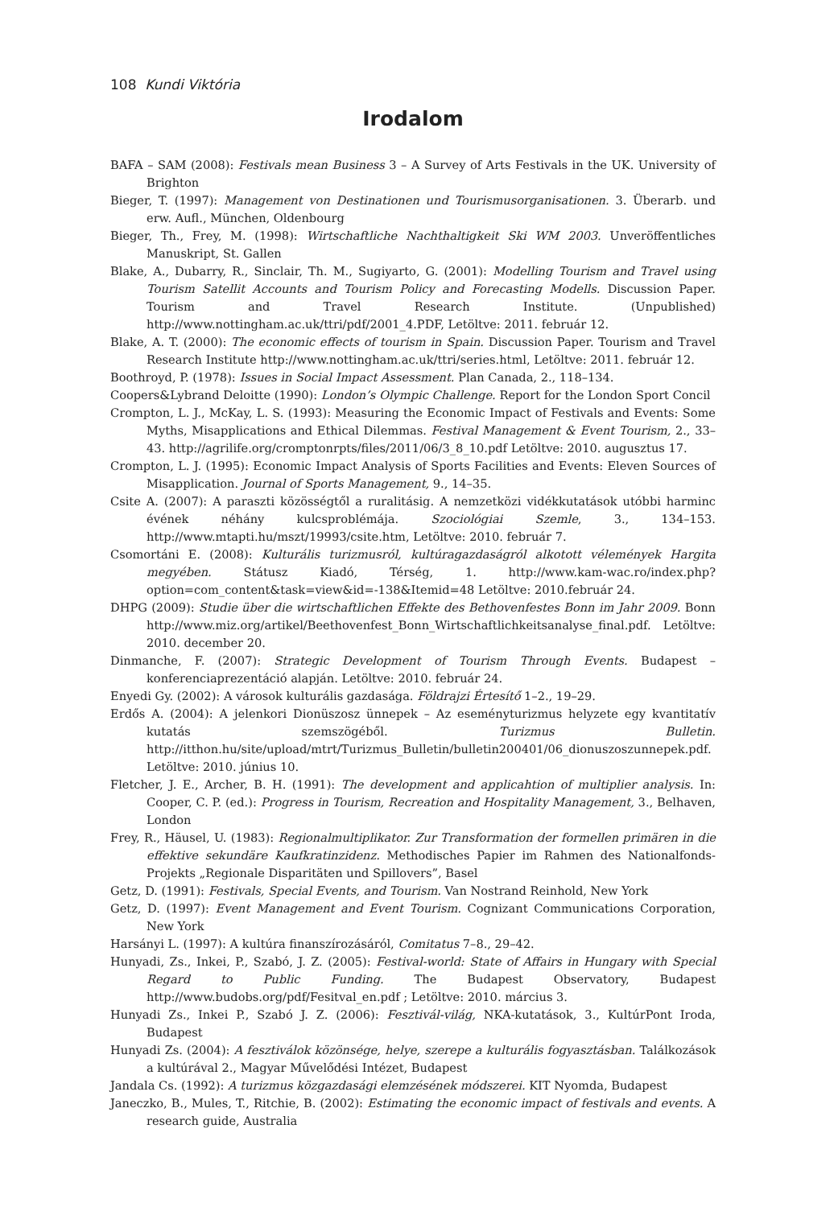108 Kundi Viktória
Irodalom
BAFA – SAM (2008): Festivals mean Business 3 – A Survey of Arts Festivals in the UK. University of Brighton
Bieger, T. (1997): Management von Destinationen und Tourismusorganisationen. 3. Überarb. und erw. Aufl., München, Oldenbourg
Bieger, Th., Frey, M. (1998): Wirtschaftliche Nachthaltigkeit Ski WM 2003. Unveröffentliches Manuskript, St. Gallen
Blake, A., Dubarry, R., Sinclair, Th. M., Sugiyarto, G. (2001): Modelling Tourism and Travel using Tourism Satellit Accounts and Tourism Policy and Forecasting Modells. Discussion Paper. Tourism and Travel Research Institute. (Unpublished) http://www.nottingham.ac.uk/ttri/pdf/2001_4.PDF, Letöltve: 2011. február 12.
Blake, A. T. (2000): The economic effects of tourism in Spain. Discussion Paper. Tourism and Travel Research Institute http://www.nottingham.ac.uk/ttri/series.html, Letöltve: 2011. február 12.
Boothroyd, P. (1978): Issues in Social Impact Assessment. Plan Canada, 2., 118–134.
Coopers&Lybrand Deloitte (1990): London’s Olympic Challenge. Report for the London Sport Concil
Crompton, L. J., McKay, L. S. (1993): Measuring the Economic Impact of Festivals and Events: Some Myths, Misapplications and Ethical Dilemmas. Festival Management & Event Tourism, 2., 33–43. http://agrilife.org/cromptonrpts/files/2011/06/3_8_10.pdf Letöltve: 2010. augusztus 17.
Crompton, L. J. (1995): Economic Impact Analysis of Sports Facilities and Events: Eleven Sources of Misapplication. Journal of Sports Management, 9., 14–35.
Csite A. (2007): A paraszti közösségtől a ruralitásig. A nemzetközi vidékkutatások utóbbi harminc évének néhány kulcsproblémája. Szociológiai Szemle, 3., 134–153. http://www.mtapti.hu/mszt/19993/csite.htm, Letöltve: 2010. február 7.
Csomortáni E. (2008): Kulturális turizmusról, kultúragazdaságról alkotott vélemények Hargita megyében. Státusz Kiadó, Térség, 1. http://www.kam-wac.ro/index.php?option=com_content&task=view&id=-138&Itemid=48 Letöltve: 2010.február 24.
DHPG (2009): Studie über die wirtschaftlichen Effekte des Bethovenfestes Bonn im Jahr 2009. Bonn http://www.miz.org/artikel/Beethovenfest_Bonn_Wirtschaftlichkeitsanalyse_final.pdf. Letöltve: 2010. december 20.
Dinmanche, F. (2007): Strategic Development of Tourism Through Events. Budapest – konferenciaprezentáció alapján. Letöltve: 2010. február 24.
Enyedi Gy. (2002): A városok kulturális gazdasága. Földrajzi Értesítő 1–2., 19–29.
Erdős A. (2004): A jelenkori Dionüszosz ünnepek – Az eseményturizmus helyzete egy kvantitatív kutatás szemszögéből. Turizmus Bulletin. http://itthon.hu/site/upload/mtrt/Turizmus_Bulletin/bulletin200401/06_dionuszoszunnepek.pdf. Letöltve: 2010. június 10.
Fletcher, J. E., Archer, B. H. (1991): The development and applicahtion of multiplier analysis. In: Cooper, C. P. (ed.): Progress in Tourism, Recreation and Hospitality Management, 3., Belhaven, London
Frey, R., Häusel, U. (1983): Regionalmultiplikator. Zur Transformation der formellen primären in die effektive sekundäre Kaufkratinzidenz. Methodisches Papier im Rahmen des Nationalfonds-Projekts „Regionale Disparitäten und Spillovers”, Basel
Getz, D. (1991): Festivals, Special Events, and Tourism. Van Nostrand Reinhold, New York
Getz, D. (1997): Event Management and Event Tourism. Cognizant Communications Corporation, New York
Harsányi L. (1997): A kultúra finanszírozásáról, Comitatus 7–8., 29–42.
Hunyadi, Zs., Inkei, P., Szabó, J. Z. (2005): Festival-world: State of Affairs in Hungary with Special Regard to Public Funding. The Budapest Observatory, Budapest http://www.budobs.org/pdf/Fesitval_en.pdf ; Letöltve: 2010. március 3.
Hunyadi Zs., Inkei P., Szabó J. Z. (2006): Fesztivál-világ, NKA-kutatások, 3., KultúrPont Iroda, Budapest
Hunyadi Zs. (2004): A fesztiválok közönsége, helye, szerepe a kulturális fogyasztásban. Találkozások a kultúrával 2., Magyar Művelődési Intézet, Budapest
Jandala Cs. (1992): A turizmus közgazdasági elemzésének módszerei. KIT Nyomda, Budapest
Janeczko, B., Mules, T., Ritchie, B. (2002): Estimating the economic impact of festivals and events. A research guide, Australia